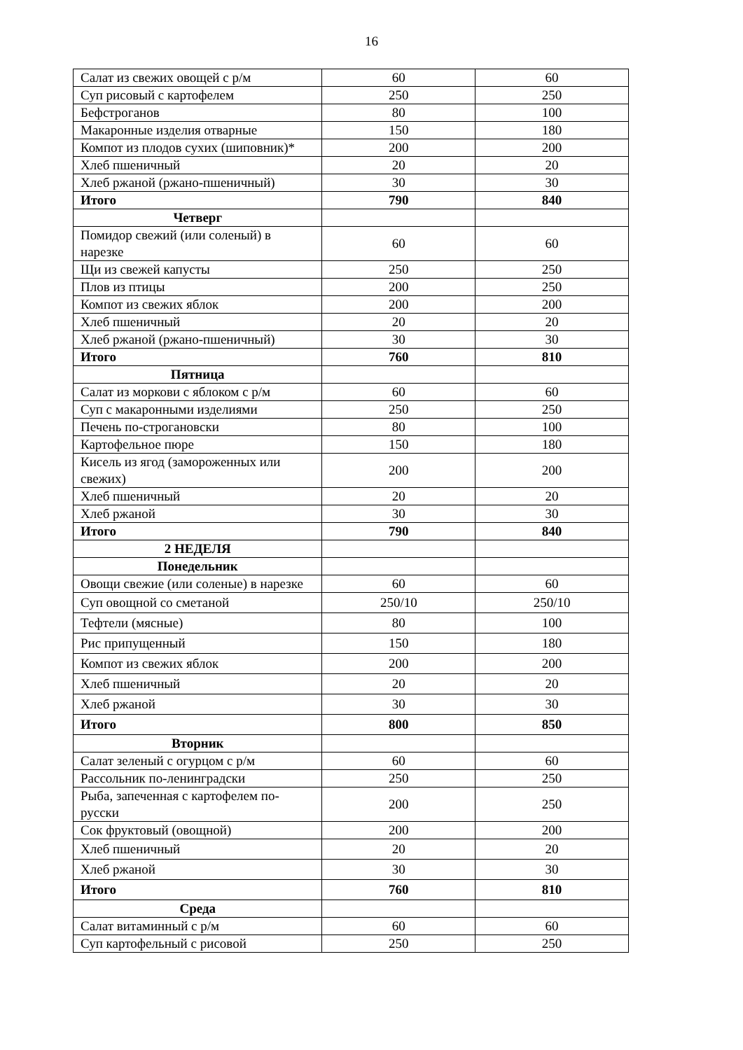16
| Салат из свежих овощей с р/м | 60 | 60 |
| Суп рисовый с картофелем | 250 | 250 |
| Бефстроганов | 80 | 100 |
| Макаронные изделия отварные | 150 | 180 |
| Компот из плодов сухих (шиповник)* | 200 | 200 |
| Хлеб пшеничный | 20 | 20 |
| Хлеб ржаной (ржано-пшеничный) | 30 | 30 |
| Итого | 790 | 840 |
| Четверг | | |
| Помидор свежий (или соленый) в нарезке | 60 | 60 |
| Щи из свежей капусты | 250 | 250 |
| Плов из птицы | 200 | 250 |
| Компот из свежих яблок | 200 | 200 |
| Хлеб пшеничный | 20 | 20 |
| Хлеб ржаной (ржано-пшеничный) | 30 | 30 |
| Итого | 760 | 810 |
| Пятница | | |
| Салат из моркови с яблоком с р/м | 60 | 60 |
| Суп с макаронными изделиями | 250 | 250 |
| Печень по-строгановски | 80 | 100 |
| Картофельное пюре | 150 | 180 |
| Кисель из ягод (замороженных или свежих) | 200 | 200 |
| Хлеб пшеничный | 20 | 20 |
| Хлеб ржаной | 30 | 30 |
| Итого | 790 | 840 |
| 2 НЕДЕЛЯ | | |
| Понедельник | | |
| Овощи свежие (или соленые) в нарезке | 60 | 60 |
| Суп овощной со сметаной | 250/10 | 250/10 |
| Тефтели (мясные) | 80 | 100 |
| Рис припущенный | 150 | 180 |
| Компот из свежих яблок | 200 | 200 |
| Хлеб пшеничный | 20 | 20 |
| Хлеб ржаной | 30 | 30 |
| Итого | 800 | 850 |
| Вторник | | |
| Салат зеленый с огурцом с р/м | 60 | 60 |
| Рассольник по-ленинградски | 250 | 250 |
| Рыба, запеченная с картофелем по-русски | 200 | 250 |
| Сок фруктовый (овощной) | 200 | 200 |
| Хлеб пшеничный | 20 | 20 |
| Хлеб ржаной | 30 | 30 |
| Итого | 760 | 810 |
| Среда | | |
| Салат витаминный с р/м | 60 | 60 |
| Суп картофельный с рисовой | 250 | 250 |